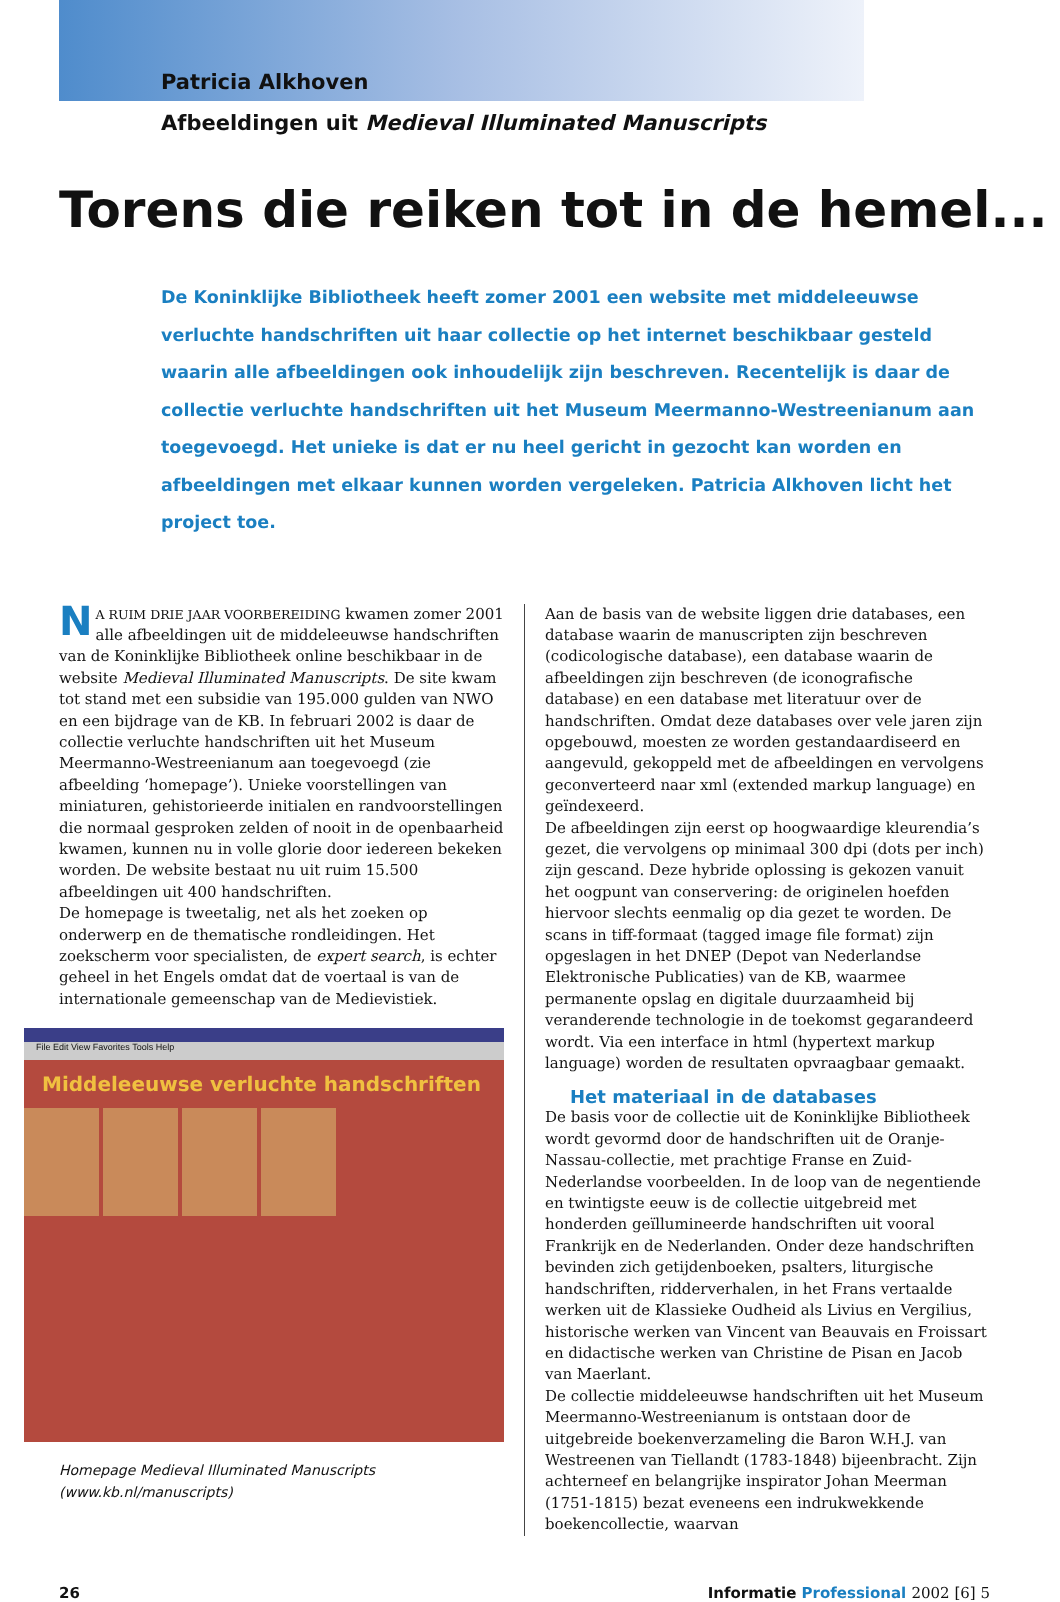Patricia Alkhoven
Afbeeldingen uit Medieval Illuminated Manuscripts
Torens die reiken tot in de hemel...
De Koninklijke Bibliotheek heeft zomer 2001 een website met middeleeuwse verluchte handschriften uit haar collectie op het internet beschikbaar gesteld waarin alle afbeeldingen ook inhoudelijk zijn beschreven. Recentelijk is daar de collectie verluchte handschriften uit het Museum Meermanno-Westreenianum aan toegevoegd. Het unieke is dat er nu heel gericht in gezocht kan worden en afbeeldingen met elkaar kunnen worden vergeleken. Patricia Alkhoven licht het project toe.
NA RUIM DRIE JAAR VOORBEREIDING kwamen zomer 2001 alle afbeeldingen uit de middeleeuwse handschriften van de Koninklijke Bibliotheek online beschikbaar in de website Medieval Illuminated Manuscripts. De site kwam tot stand met een subsidie van 195.000 gulden van NWO en een bijdrage van de KB. In februari 2002 is daar de collectie verluchte handschriften uit het Museum Meermanno-Westreenianum aan toegevoegd (zie afbeelding ‘homepage’). Unieke voorstellingen van miniaturen, gehistorieerde initialen en randvoorstellingen die normaal gesproken zelden of nooit in de openbaarheid kwamen, kunnen nu in volle glorie door iedereen bekeken worden. De website bestaat nu uit ruim 15.500 afbeeldingen uit 400 handschriften.
De homepage is tweetalig, net als het zoeken op onderwerp en de thematische rondleidingen. Het zoekscherm voor specialisten, de expert search, is echter geheel in het Engels omdat dat de voertaal is van de internationale gemeenschap van de Medievistiek.
File Edit View Favorites Tools Help
Middeleeuwse verluchte handschriften
Homepage Medieval Illuminated Manuscripts
(www.kb.nl/manuscripts)
Aan de basis van de website liggen drie databases, een database waarin de manuscripten zijn beschreven (codicologische database), een database waarin de afbeeldingen zijn beschreven (de iconografische database) en een database met literatuur over de handschriften. Omdat deze databases over vele jaren zijn opgebouwd, moesten ze worden gestandaardiseerd en aangevuld, gekoppeld met de afbeeldingen en vervolgens geconverteerd naar xml (extended markup language) en geïndexeerd.
De afbeeldingen zijn eerst op hoogwaardige kleurendia’s gezet, die vervolgens op minimaal 300 dpi (dots per inch) zijn gescand. Deze hybride oplossing is gekozen vanuit het oogpunt van conservering: de originelen hoefden hiervoor slechts eenmalig op dia gezet te worden. De scans in tiff-formaat (tagged image file format) zijn opgeslagen in het DNEP (Depot van Nederlandse Elektronische Publicaties) van de KB, waarmee permanente opslag en digitale duurzaamheid bij veranderende technologie in de toekomst gegarandeerd wordt. Via een interface in html (hypertext markup language) worden de resultaten opvraagbaar gemaakt.
Het materiaal in de databases
De basis voor de collectie uit de Koninklijke Bibliotheek wordt gevormd door de handschriften uit de Oranje-Nassau-collectie, met prachtige Franse en Zuid-Nederlandse voorbeelden. In de loop van de negentiende en twintigste eeuw is de collectie uitgebreid met honderden geïllumineerde handschriften uit vooral Frankrijk en de Nederlanden. Onder deze handschriften bevinden zich getijdenboeken, psalters, liturgische handschriften, ridderverhalen, in het Frans vertaalde werken uit de Klassieke Oudheid als Livius en Vergilius, historische werken van Vincent van Beauvais en Froissart en didactische werken van Christine de Pisan en Jacob van Maerlant.
De collectie middeleeuwse handschriften uit het Museum Meermanno-Westreenianum is ontstaan door de uitgebreide boekenverzameling die Baron W.H.J. van Westreenen van Tiellandt (1783-1848) bijeenbracht. Zijn achterneef en belangrijke inspirator Johan Meerman (1751-1815) bezat eveneens een indrukwekkende boekencollectie, waarvan
26 Informatie Professional 2002 [6] 5